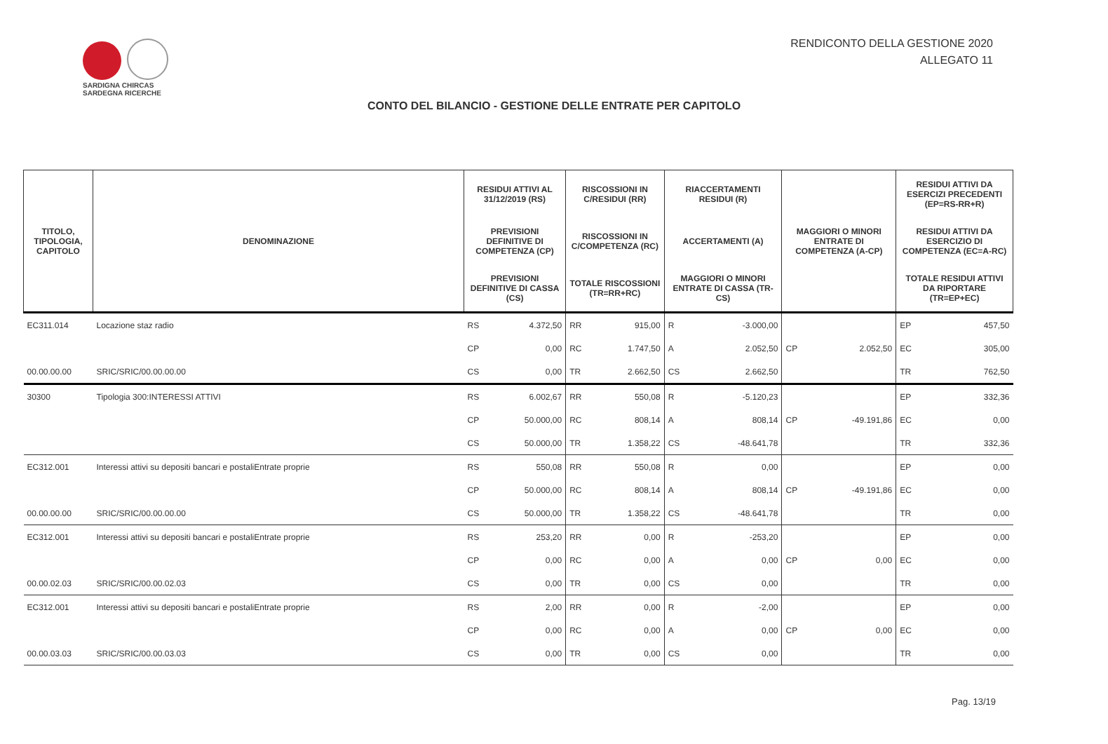SARDIGNA CHIRCAS
SARDEGNA RICERCHE
RENDICONTO DELLA GESTIONE 2020
ALLEGATO 11
CONTO DEL BILANCIO - GESTIONE DELLE ENTRATE PER CAPITOLO
| | | RESIDUI ATTIVI AL 31/12/2019 (RS) | | RISCOSSIONI IN C/RESIDUI (RR) | | RIACCERTAMENTI RESIDUI (R) | | | | RESIDUI ATTIVI DA ESERCIZI PRECEDENTI (EP=RS-RR+R) | |
| --- | --- | --- | --- | --- | --- | --- | --- | --- | --- | --- | --- |
| TITOLO, TIPOLOGIA, CAPITOLO | DENOMINAZIONE | PREVISIONI DEFINITIVE DI COMPETENZA (CP) | | RISCOSSIONI IN C/COMPETENZA (RC) | | ACCERTAMENTI (A) | | MAGGIORI O MINORI ENTRATE DI COMPETENZA (A-CP) | | RESIDUI ATTIVI DA ESERCIZIO DI COMPETENZA (EC=A-RC) | |
| | | PREVISIONI DEFINITIVE DI CASSA (CS) | | TOTALE RISCOSSIONI (TR=RR+RC) | | MAGGIORI O MINORI ENTRATE DI CASSA (TR-CS) | | | | TOTALE RESIDUI ATTIVI DA RIPORTARE (TR=EP+EC) | |
| EC311.014 | Locazione staz radio | RS | 4.372,50 | RR | 915,00 | R | -3.000,00 | | | EP | 457,50 |
| | | CP | 0,00 | RC | 1.747,50 | A | 2.052,50 | CP | 2.052,50 | EC | 305,00 |
| 00.00.00.00 | SRIC/SRIC/00.00.00.00 | CS | 0,00 | TR | 2.662,50 | CS | 2.662,50 | | | TR | 762,50 |
| 30300 | Tipologia 300:INTERESSI ATTIVI | RS | 6.002,67 | RR | 550,08 | R | -5.120,23 | | | EP | 332,36 |
| | | CP | 50.000,00 | RC | 808,14 | A | 808,14 | CP | -49.191,86 | EC | 0,00 |
| | | CS | 50.000,00 | TR | 1.358,22 | CS | -48.641,78 | | | TR | 332,36 |
| EC312.001 | Interessi attivi su depositi bancari e postaliEntrate proprie | RS | 550,08 | RR | 550,08 | R | 0,00 | | | EP | 0,00 |
| | | CP | 50.000,00 | RC | 808,14 | A | 808,14 | CP | -49.191,86 | EC | 0,00 |
| 00.00.00.00 | SRIC/SRIC/00.00.00.00 | CS | 50.000,00 | TR | 1.358,22 | CS | -48.641,78 | | | TR | 0,00 |
| EC312.001 | Interessi attivi su depositi bancari e postaliEntrate proprie | RS | 253,20 | RR | 0,00 | R | -253,20 | | | EP | 0,00 |
| | | CP | 0,00 | RC | 0,00 | A | 0,00 | CP | 0,00 | EC | 0,00 |
| 00.00.02.03 | SRIC/SRIC/00.00.02.03 | CS | 0,00 | TR | 0,00 | CS | 0,00 | | | TR | 0,00 |
| EC312.001 | Interessi attivi su depositi bancari e postaliEntrate proprie | RS | 2,00 | RR | 0,00 | R | -2,00 | | | EP | 0,00 |
| | | CP | 0,00 | RC | 0,00 | A | 0,00 | CP | 0,00 | EC | 0,00 |
| 00.00.03.03 | SRIC/SRIC/00.00.03.03 | CS | 0,00 | TR | 0,00 | CS | 0,00 | | | TR | 0,00 |
Pag. 13/19